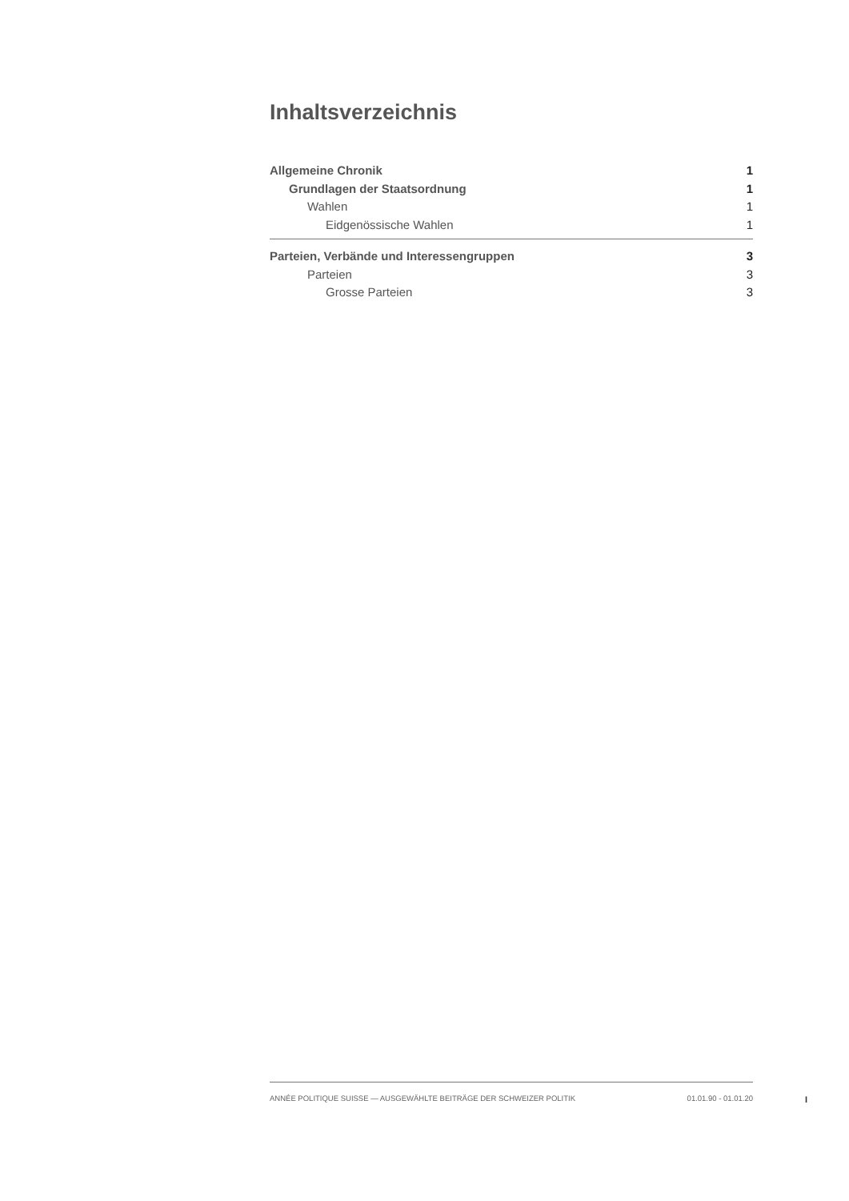Inhaltsverzeichnis
Allgemeine Chronik 1
Grundlagen der Staatsordnung 1
Wahlen 1
Eidgenössische Wahlen 1
Parteien, Verbände und Interessengruppen 3
Parteien 3
Grosse Parteien 3
ANNÉE POLITIQUE SUISSE — AUSGEWÄHLTE BEITRÄGE DER SCHWEIZER POLITIK 01.01.90 - 01.01.20
I